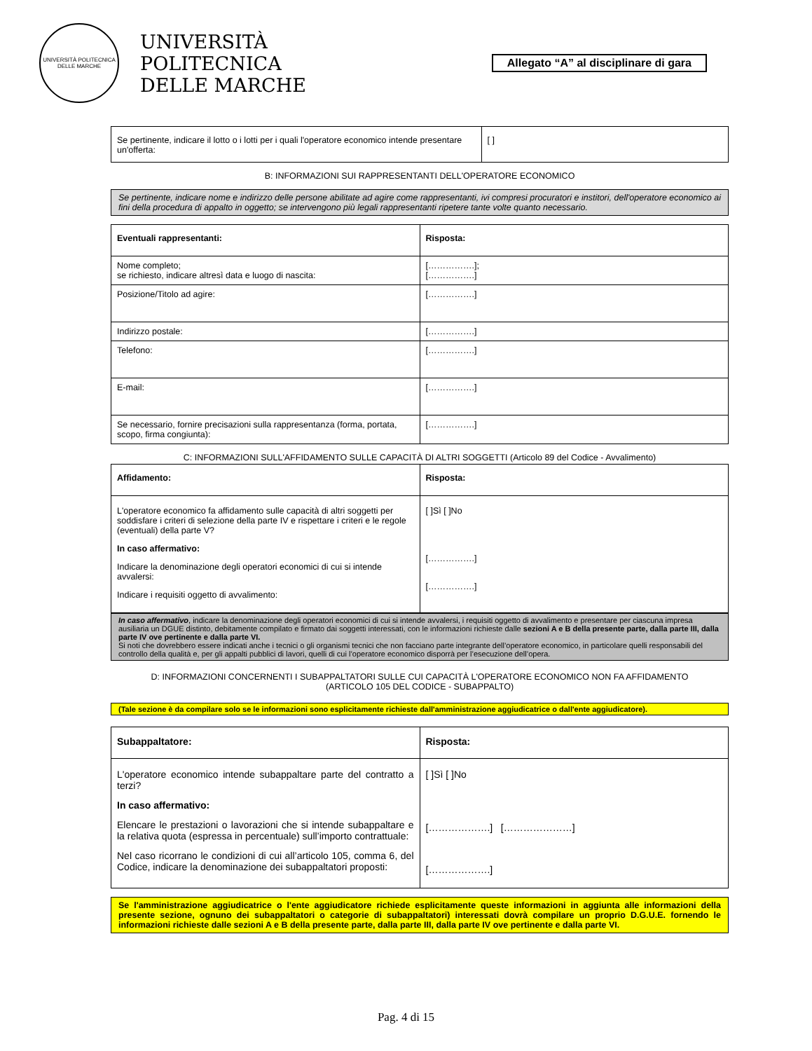UNIVERSITÀ POLITECNICA DELLE MARCHE
UNIVERSITÀ
POLITECNICA
DELLE MARCHE
Allegato “A” al disciplinare di gara
| Se pertinente, indicare il lotto o i lotti per i quali l'operatore economico intende presentare un'offerta: | [ ] |
B: INFORMAZIONI SUI RAPPRESENTANTI DELL'OPERATORE ECONOMICO
Se pertinente, indicare nome e indirizzo delle persone abilitate ad agire come rappresentanti, ivi compresi procuratori e institori, dell'operatore economico ai fini della procedura di appalto in oggetto; se intervengono più legali rappresentanti ripetere tante volte quanto necessario.
| Eventuali rappresentanti: | Risposta: |
| Nome completo; se richiesto, indicare altresì data e luogo di nascita: | […………….]; […………….] |
| Posizione/Titolo ad agire: | […………….] |
| Indirizzo postale: | […………….] |
| Telefono: | […………….] |
| E-mail: | […………….] |
| Se necessario, fornire precisazioni sulla rappresentanza (forma, portata, scopo, firma congiunta): | […………….] |
C: INFORMAZIONI SULL'AFFIDAMENTO SULLE CAPACITÀ DI ALTRI SOGGETTI (Articolo 89 del Codice - Avvalimento)
| Affidamento: | Risposta: |
| L'operatore economico fa affidamento sulle capacità di altri soggetti per soddisfare i criteri di selezione della parte IV e rispettare i criteri e le regole (eventuali) della parte V? In caso affermativo: Indicare la denominazione degli operatori economici di cui si intende avvalersi: Indicare i requisiti oggetto di avvalimento: | [ ]Sì [ ]No […………….] […………….] |
In caso affermativo, indicare la denominazione degli operatori economici di cui si intende avvalersi, i requisiti oggetto di avvalimento e presentare per ciascuna impresa ausiliaria un DGUE distinto, debitamente compilato e firmato dai soggetti interessati, con le informazioni richieste dalle sezioni A e B della presente parte, dalla parte III, dalla parte IV ove pertinente e dalla parte VI.
Si noti che dovrebbero essere indicati anche i tecnici o gli organismi tecnici che non facciano parte integrante dell’operatore economico, in particolare quelli responsabili del controllo della qualità e, per gli appalti pubblici di lavori, quelli di cui l’operatore economico disporrà per l’esecuzione dell’opera.
D: INFORMAZIONI CONCERNENTI I SUBAPPALTATORI SULLE CUI CAPACITÀ L'OPERATORE ECONOMICO NON FA AFFIDAMENTO
(ARTICOLO 105 DEL CODICE - SUBAPPALTO)
(Tale sezione è da compilare solo se le informazioni sono esplicitamente richieste dall'amministrazione aggiudicatrice o dall'ente aggiudicatore).
| Subappaltatore: | Risposta: |
| L'operatore economico intende subappaltare parte del contratto a terzi? In caso affermativo: Elencare le prestazioni o lavorazioni che si intende subappaltare e la relativa quota (espressa in percentuale) sull’importo contrattuale: Nel caso ricorrano le condizioni di cui all’articolo 105, comma 6, del Codice, indicare la denominazione dei subappaltatori proposti: | [ ]Sì [ ]No [……………….] […………………] [……………….] |
Se l'amministrazione aggiudicatrice o l'ente aggiudicatore richiede esplicitamente queste informazioni in aggiunta alle informazioni della presente sezione, ognuno dei subappaltatori o categorie di subappaltatori) interessati dovrà compilare un proprio D.G.U.E. fornendo le informazioni richieste dalle sezioni A e B della presente parte, dalla parte III, dalla parte IV ove pertinente e dalla parte VI.
Pag. 4 di 15